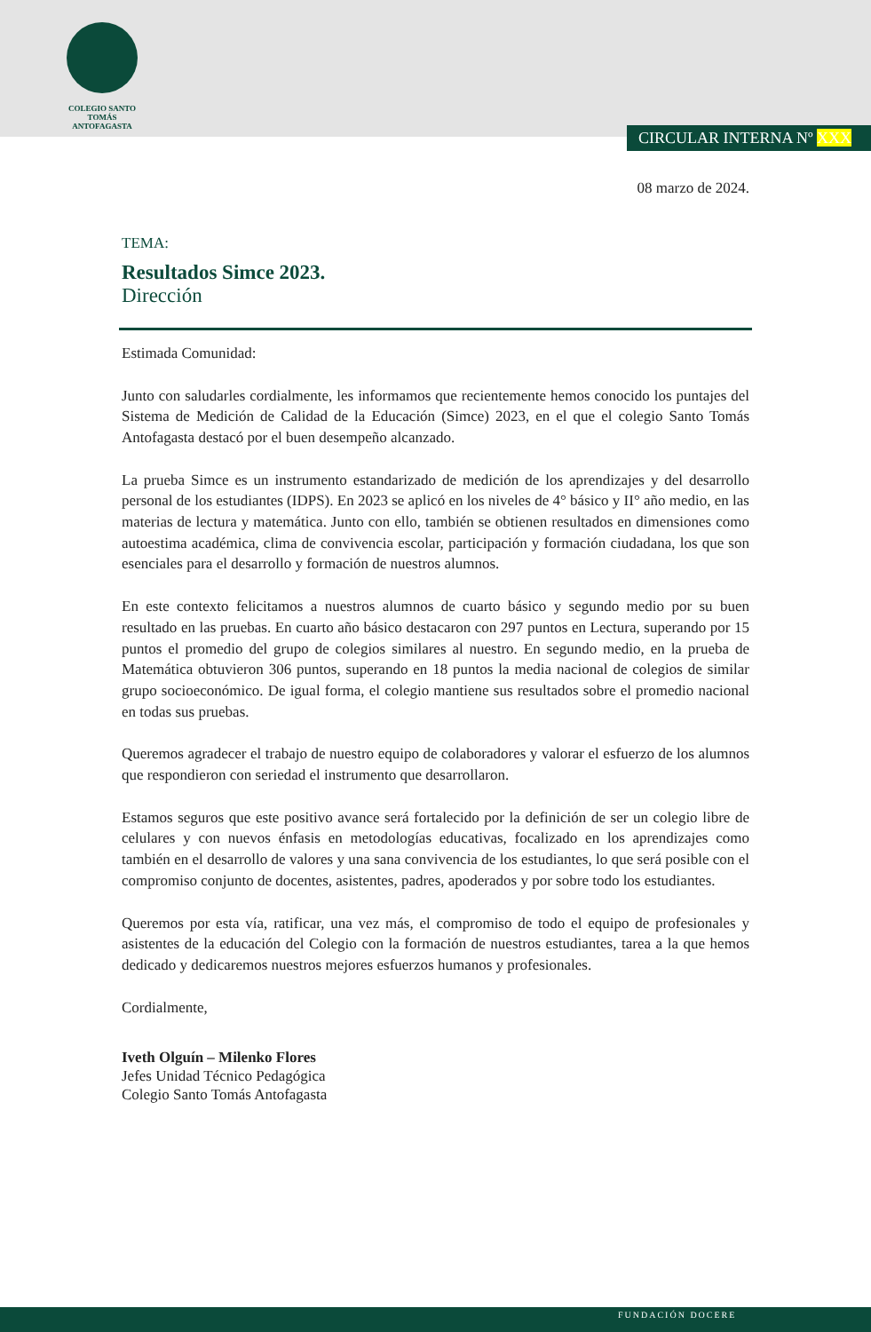COLEGIO SANTO TOMÁS
ANTOFAGASTA
CIRCULAR INTERNA Nº XXX
08 marzo de 2024.
TEMA:
Resultados Simce 2023.
Dirección
Estimada Comunidad:
Junto con saludarles cordialmente, les informamos que recientemente hemos conocido los puntajes del Sistema de Medición de Calidad de la Educación (Simce) 2023, en el que el colegio Santo Tomás Antofagasta destacó por el buen desempeño alcanzado.
La prueba Simce es un instrumento estandarizado de medición de los aprendizajes y del desarrollo personal de los estudiantes (IDPS). En 2023 se aplicó en los niveles de 4° básico y II° año medio, en las materias de lectura y matemática. Junto con ello, también se obtienen resultados en dimensiones como autoestima académica, clima de convivencia escolar, participación y formación ciudadana, los que son esenciales para el desarrollo y formación de nuestros alumnos.
En este contexto felicitamos a nuestros alumnos de cuarto básico y segundo medio por su buen resultado en las pruebas. En cuarto año básico destacaron con 297 puntos en Lectura, superando por 15 puntos el promedio del grupo de colegios similares al nuestro. En segundo medio, en la prueba de Matemática obtuvieron 306 puntos, superando en 18 puntos la media nacional de colegios de similar grupo socioeconómico. De igual forma, el colegio mantiene sus resultados sobre el promedio nacional en todas sus pruebas.
Queremos agradecer el trabajo de nuestro equipo de colaboradores y valorar el esfuerzo de los alumnos que respondieron con seriedad el instrumento que desarrollaron.
Estamos seguros que este positivo avance será fortalecido por la definición de ser un colegio libre de celulares y con nuevos énfasis en metodologías educativas, focalizado en los aprendizajes como también en el desarrollo de valores y una sana convivencia de los estudiantes, lo que será posible con el compromiso conjunto de docentes, asistentes, padres, apoderados y por sobre todo los estudiantes.
Queremos por esta vía, ratificar, una vez más, el compromiso de todo el equipo de profesionales y asistentes de la educación del Colegio con la formación de nuestros estudiantes, tarea a la que hemos dedicado y dedicaremos nuestros mejores esfuerzos humanos y profesionales.
Cordialmente,
Iveth Olguín – Milenko Flores
Jefes Unidad Técnico Pedagógica
Colegio Santo Tomás Antofagasta
FUNDACIÓN DOCERE